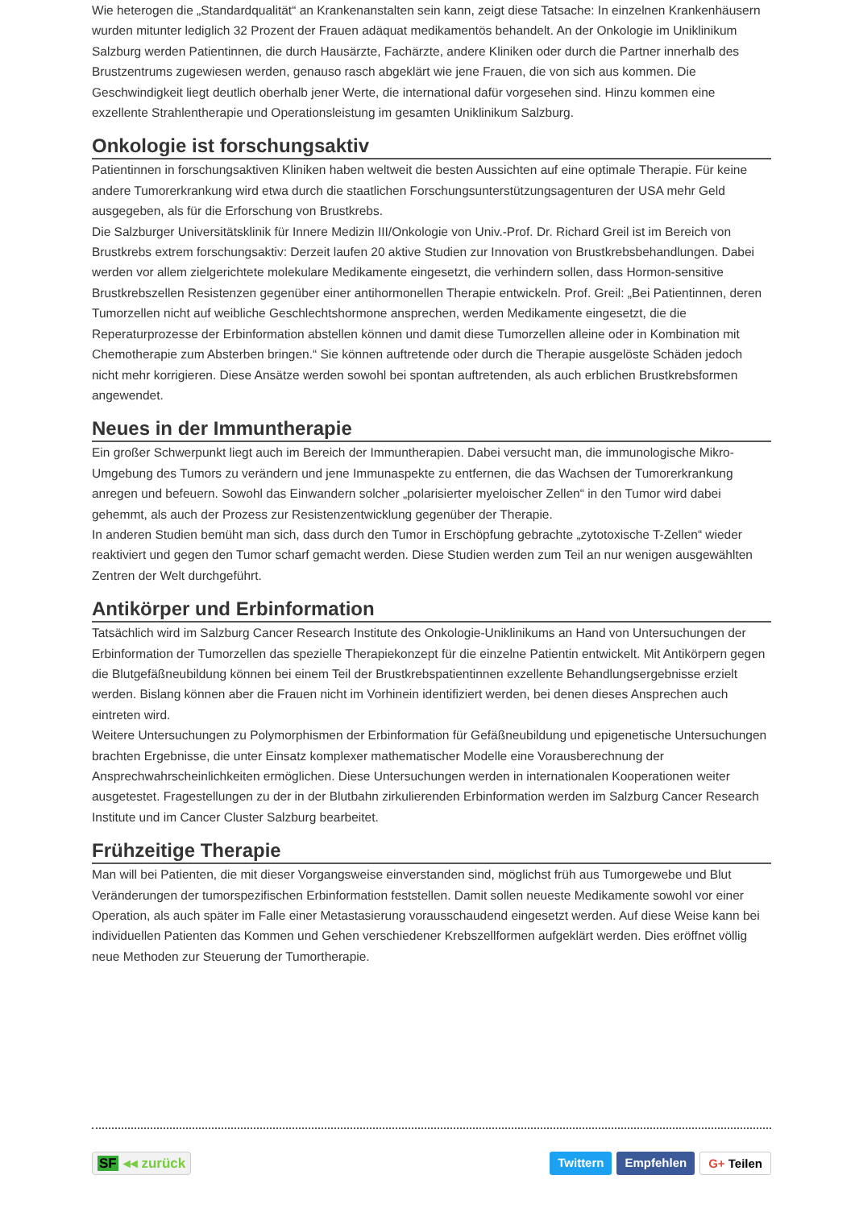Wie heterogen die „Standardqualität“ an Krankenanstalten sein kann, zeigt diese Tatsache: In einzelnen Krankenhäusern wurden mitunter lediglich 32 Prozent der Frauen adäquat medikamentös behandelt. An der Onkologie im Uniklinikum Salzburg werden Patientinnen, die durch Hausärzte, Fachärzte, andere Kliniken oder durch die Partner innerhalb des Brustzentrums zugewiesen werden, genauso rasch abgeklärt wie jene Frauen, die von sich aus kommen. Die Geschwindigkeit liegt deutlich oberhalb jener Werte, die international dafür vorgesehen sind. Hinzu kommen eine exzellente Strahlentherapie und Operationsleistung im gesamten Uniklinikum Salzburg.
Onkologie ist forschungsaktiv
Patientinnen in forschungsaktiven Kliniken haben weltweit die besten Aussichten auf eine optimale Therapie. Für keine andere Tumorerkrankung wird etwa durch die staatlichen Forschungsunterstützungsagenturen der USA mehr Geld ausgegeben, als für die Erforschung von Brustkrebs.
Die Salzburger Universitätsklinik für Innere Medizin III/Onkologie von Univ.-Prof. Dr. Richard Greil ist im Bereich von Brustkrebs extrem forschungsaktiv: Derzeit laufen 20 aktive Studien zur Innovation von Brustkrebsbehandlungen. Dabei werden vor allem zielgerichtete molekulare Medikamente eingesetzt, die verhindern sollen, dass Hormon-sensitive Brustkrebszellen Resistenzen gegenüber einer antihormonellen Therapie entwickeln. Prof. Greil: „Bei Patientinnen, deren Tumorzellen nicht auf weibliche Geschlechtshormone ansprechen, werden Medikamente eingesetzt, die die Reperaturprozesse der Erbinformation abstellen können und damit diese Tumorzellen alleine oder in Kombination mit Chemotherapie zum Absterben bringen.“ Sie können auftretende oder durch die Therapie ausgelöste Schäden jedoch nicht mehr korrigieren. Diese Ansätze werden sowohl bei spontan auftretenden, als auch erblichen Brustkrebsformen angewendet.
Neues in der Immuntherapie
Ein großer Schwerpunkt liegt auch im Bereich der Immuntherapien. Dabei versucht man, die immunologische Mikro-Umgebung des Tumors zu verändern und jene Immunaspekte zu entfernen, die das Wachsen der Tumorerkrankung anregen und befeuern. Sowohl das Einwandern solcher „polarisierter myeloischer Zellen“ in den Tumor wird dabei gehemmt, als auch der Prozess zur Resistenzentwicklung gegenüber der Therapie.
In anderen Studien bemüht man sich, dass durch den Tumor in Erschöpfung gebrachte „zytotoxische T-Zellen“ wieder reaktiviert und gegen den Tumor scharf gemacht werden. Diese Studien werden zum Teil an nur wenigen ausgewählten Zentren der Welt durchgeführt.
Antikörper und Erbinformation
Tatsächlich wird im Salzburg Cancer Research Institute des Onkologie-Uniklinikums an Hand von Untersuchungen der Erbinformation der Tumorzellen das spezielle Therapiekonzept für die einzelne Patientin entwickelt. Mit Antikörpern gegen die Blutgefäßneubildung können bei einem Teil der Brustkrebspatientinnen exzellente Behandlungsergebnisse erzielt werden. Bislang können aber die Frauen nicht im Vorhinein identifiziert werden, bei denen dieses Ansprechen auch eintreten wird.
Weitere Untersuchungen zu Polymorphismen der Erbinformation für Gefäßneubildung und epigenetische Untersuchungen brachten Ergebnisse, die unter Einsatz komplexer mathematischer Modelle eine Vorausberechnung der Ansprechwahrscheinlichkeiten ermöglichen. Diese Untersuchungen werden in internationalen Kooperationen weiter ausgetestet. Fragestellungen zu der in der Blutbahn zirkulierenden Erbinformation werden im Salzburg Cancer Research Institute und im Cancer Cluster Salzburg bearbeitet.
Frühzeitige Therapie
Man will bei Patienten, die mit dieser Vorgangsweise einverstanden sind, möglichst früh aus Tumorgewebe und Blut Veränderungen der tumorspezifischen Erbinformation feststellen. Damit sollen neueste Medikamente sowohl vor einer Operation, als auch später im Falle einer Metastasierung vorausschaudend eingesetzt werden. Auf diese Weise kann bei individuellen Patienten das Kommen und Gehen verschiedener Krebszellformen aufgeklärt werden. Dies eröffnet völlig neue Methoden zur Steuerung der Tumortherapie.
SF ◂◂ zurück Twittern Empfehlen G+ Teilen